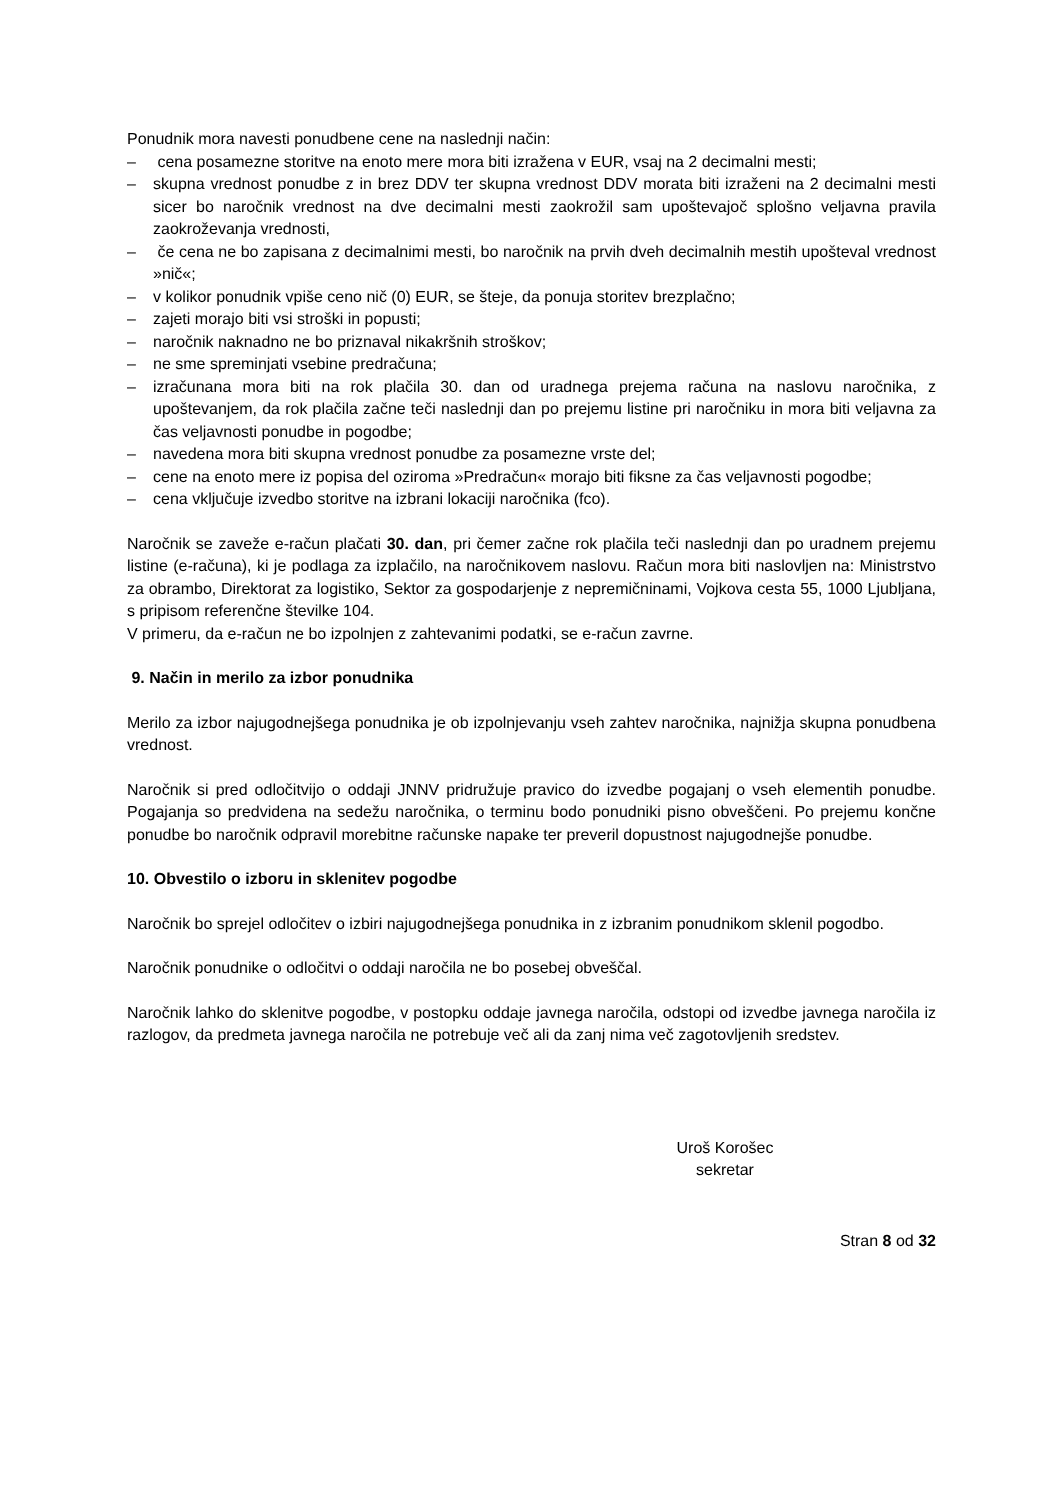Ponudnik mora navesti ponudbene cene na naslednji način:
– cena posamezne storitve na enoto mere mora biti izražena v EUR, vsaj na 2 decimalni mesti;
– skupna vrednost ponudbe z in brez DDV ter skupna vrednost DDV morata biti izraženi na 2 decimalni mesti sicer bo naročnik vrednost na dve decimalni mesti zaokrožil sam upoštevajoč splošno veljavna pravila zaokroževanja vrednosti,
– če cena ne bo zapisana z decimalnimi mesti, bo naročnik na prvih dveh decimalnih mestih upošteval vrednost »nič«;
– v kolikor ponudnik vpiše ceno nič (0) EUR, se šteje, da ponuja storitev brezplačno;
– zajeti morajo biti vsi stroški in popusti;
– naročnik naknadno ne bo priznaval nikakršnih stroškov;
– ne sme spreminjati vsebine predračuna;
– izračunana mora biti na rok plačila 30. dan od uradnega prejema računa na naslovu naročnika, z upoštevanjem, da rok plačila začne teči naslednji dan po prejemu listine pri naročniku in mora biti veljavna za čas veljavnosti ponudbe in pogodbe;
– navedena mora biti skupna vrednost ponudbe za posamezne vrste del;
– cene na enoto mere iz popisa del oziroma »Predračun« morajo biti fiksne za čas veljavnosti pogodbe;
– cena vključuje izvedbo storitve na izbrani lokaciji naročnika (fco).
Naročnik se zaveže e-račun plačati 30. dan, pri čemer začne rok plačila teči naslednji dan po uradnem prejemu listine (e-računa), ki je podlaga za izplačilo, na naročnikovem naslovu. Račun mora biti naslovljen na: Ministrstvo za obrambo, Direktorat za logistiko, Sektor za gospodarjenje z nepremičninami, Vojkova cesta 55, 1000 Ljubljana, s pripisom referenčne številke 104.
V primeru, da e-račun ne bo izpolnjen z zahtevanimi podatki, se e-račun zavrne.
9. Način in merilo za izbor ponudnika
Merilo za izbor najugodnejšega ponudnika je ob izpolnjevanju vseh zahtev naročnika, najnižja skupna ponudbena vrednost.
Naročnik si pred odločitvijo o oddaji JNNV pridružuje pravico do izvedbe pogajanj o vseh elementih ponudbe. Pogajanja so predvidena na sedežu naročnika, o terminu bodo ponudniki pisno obveščeni. Po prejemu končne ponudbe bo naročnik odpravil morebitne računske napake ter preveril dopustnost najugodnejše ponudbe.
10. Obvestilo o izboru in sklenitev pogodbe
Naročnik bo sprejel odločitev o izbiri najugodnejšega ponudnika in z izbranim ponudnikom sklenil pogodbo.
Naročnik ponudnike o odločitvi o oddaji naročila ne bo posebej obveščal.
Naročnik lahko do sklenitve pogodbe, v postopku oddaje javnega naročila, odstopi od izvedbe javnega naročila iz razlogov, da predmeta javnega naročila ne potrebuje več ali da zanj nima več zagotovljenih sredstev.
Uroš Korošec
sekretar
Stran 8 od 32